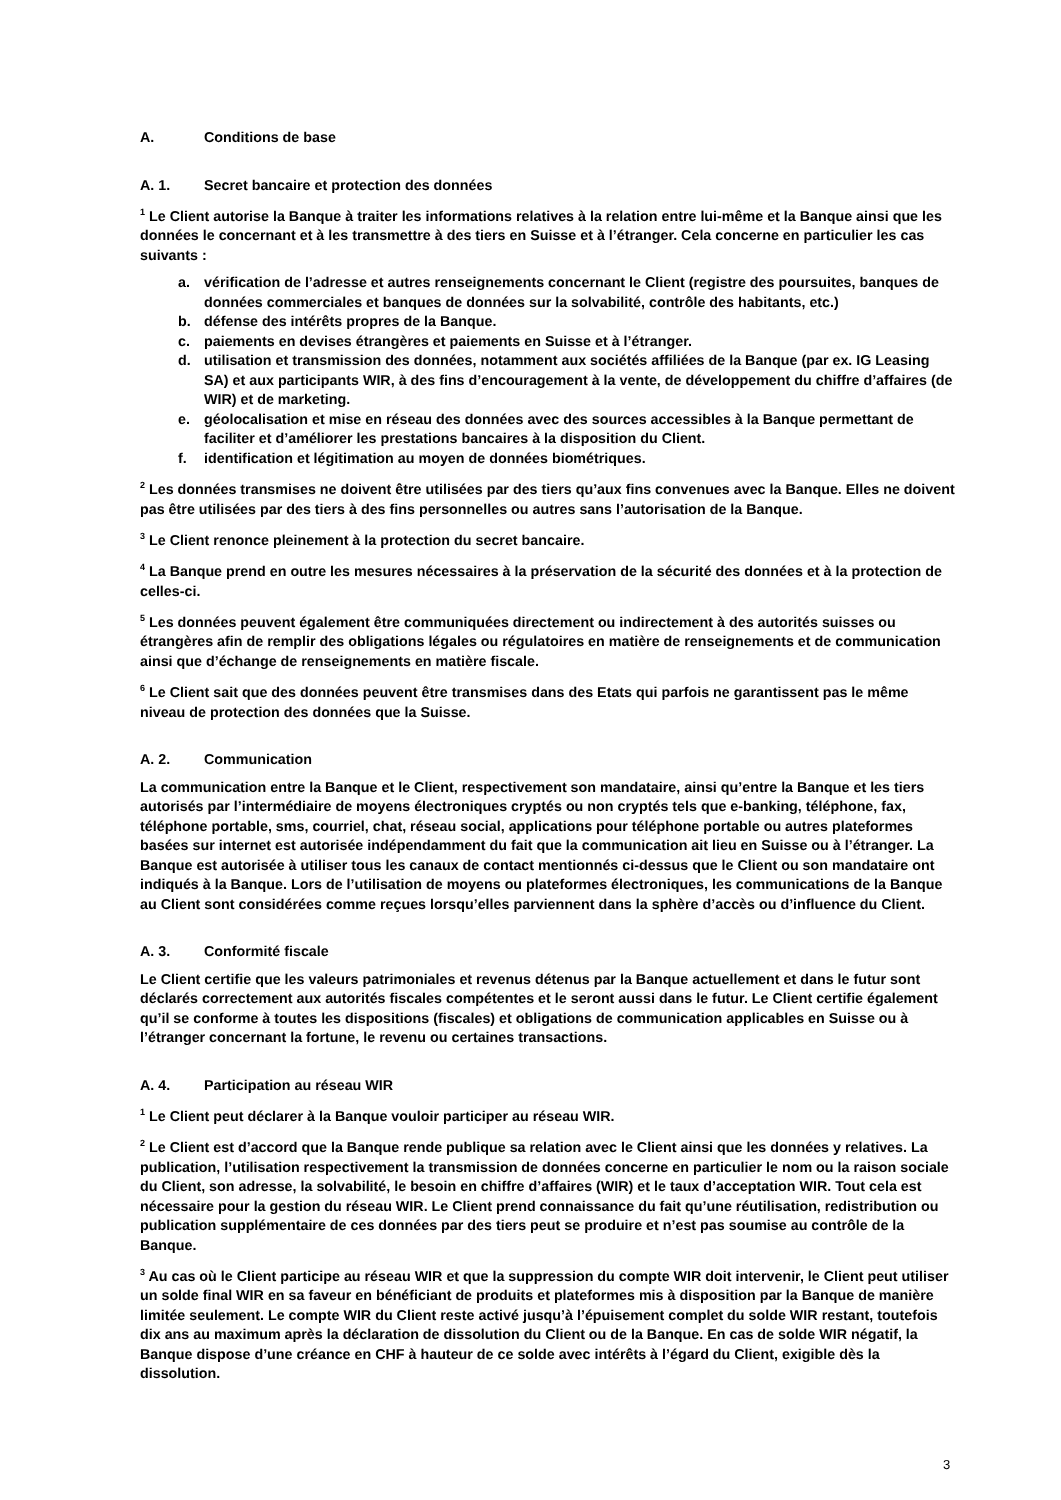A. Conditions de base
A. 1. Secret bancaire et protection des données
<sup>1</sup> Le Client autorise la Banque à traiter les informations relatives à la relation entre lui-même et la Banque ainsi que les données le concernant et à les transmettre à des tiers en Suisse et à l’étranger. Cela concerne en particulier les cas suivants :
a. vérification de l’adresse et autres renseignements concernant le Client (registre des poursuites, banques de données commerciales et banques de données sur la solvabilité, contrôle des habitants, etc.)
b. défense des intérêts propres de la Banque.
c. paiements en devises étrangères et paiements en Suisse et à l’étranger.
d. utilisation et transmission des données, notamment aux sociétés affiliées de la Banque (par ex. IG Leasing SA) et aux participants WIR, à des fins d’encouragement à la vente, de développement du chiffre d’affaires (de WIR) et de marketing.
e. géolocalisation et mise en réseau des données avec des sources accessibles à la Banque permettant de faciliter et d’améliorer les prestations bancaires à la disposition du Client.
f. identification et légitimation au moyen de données biométriques.
<sup>2</sup> Les données transmises ne doivent être utilisées par des tiers qu’aux fins convenues avec la Banque. Elles ne doivent pas être utilisées par des tiers à des fins personnelles ou autres sans l’autorisation de la Banque.
<sup>3</sup> Le Client renonce pleinement à la protection du secret bancaire.
<sup>4</sup> La Banque prend en outre les mesures nécessaires à la préservation de la sécurité des données et à la protection de celles-ci.
<sup>5</sup> Les données peuvent également être communiquées directement ou indirectement à des autorités suisses ou étrangères afin de remplir des obligations légales ou régulatoires en matière de renseignements et de communication ainsi que d’échange de renseignements en matière fiscale.
<sup>6</sup> Le Client sait que des données peuvent être transmises dans des Etats qui parfois ne garantissent pas le même niveau de protection des données que la Suisse.
A. 2. Communication
La communication entre la Banque et le Client, respectivement son mandataire, ainsi qu’entre la Banque et les tiers autorisés par l’intermédiaire de moyens électroniques cryptés ou non cryptés tels que e-banking, téléphone, fax, téléphone portable, sms, courriel, chat, réseau social, applications pour téléphone portable ou autres plateformes basées sur internet est autorisée indépendamment du fait que la communication ait lieu en Suisse ou à l’étranger. La Banque est autorisée à utiliser tous les canaux de contact mentionnés ci-dessus que le Client ou son mandataire ont indiqués à la Banque. Lors de l’utilisation de moyens ou plateformes électroniques, les communications de la Banque au Client sont considérées comme reçues lorsqu’elles parviennent dans la sphère d’accès ou d’influence du Client.
A. 3. Conformité fiscale
Le Client certifie que les valeurs patrimoniales et revenus détenus par la Banque actuellement et dans le futur sont déclarés correctement aux autorités fiscales compétentes et le seront aussi dans le futur. Le Client certifie également qu’il se conforme à toutes les dispositions (fiscales) et obligations de communication applicables en Suisse ou à l’étranger concernant la fortune, le revenu ou certaines transactions.
A. 4. Participation au réseau WIR
<sup>1</sup> Le Client peut déclarer à la Banque vouloir participer au réseau WIR.
<sup>2</sup> Le Client est d’accord que la Banque rende publique sa relation avec le Client ainsi que les données y relatives. La publication, l’utilisation respectivement la transmission de données concerne en particulier le nom ou la raison sociale du Client, son adresse, la solvabilité, le besoin en chiffre d’affaires (WIR) et le taux d’acceptation WIR. Tout cela est nécessaire pour la gestion du réseau WIR. Le Client prend connaissance du fait qu’une réutilisation, redistribution ou publication supplémentaire de ces données par des tiers peut se produire et n’est pas soumise au contrôle de la Banque.
<sup>3</sup> Au cas où le Client participe au réseau WIR et que la suppression du compte WIR doit intervenir, le Client peut utiliser un solde final WIR en sa faveur en bénéficiant de produits et plateformes mis à disposition par la Banque de manière limitée seulement. Le compte WIR du Client reste activé jusqu’à l’épuisement complet du solde WIR restant, toutefois dix ans au maximum après la déclaration de dissolution du Client ou de la Banque. En cas de solde WIR négatif, la Banque dispose d’une créance en CHF à hauteur de ce solde avec intérêts à l’égard du Client, exigible dès la dissolution.
3